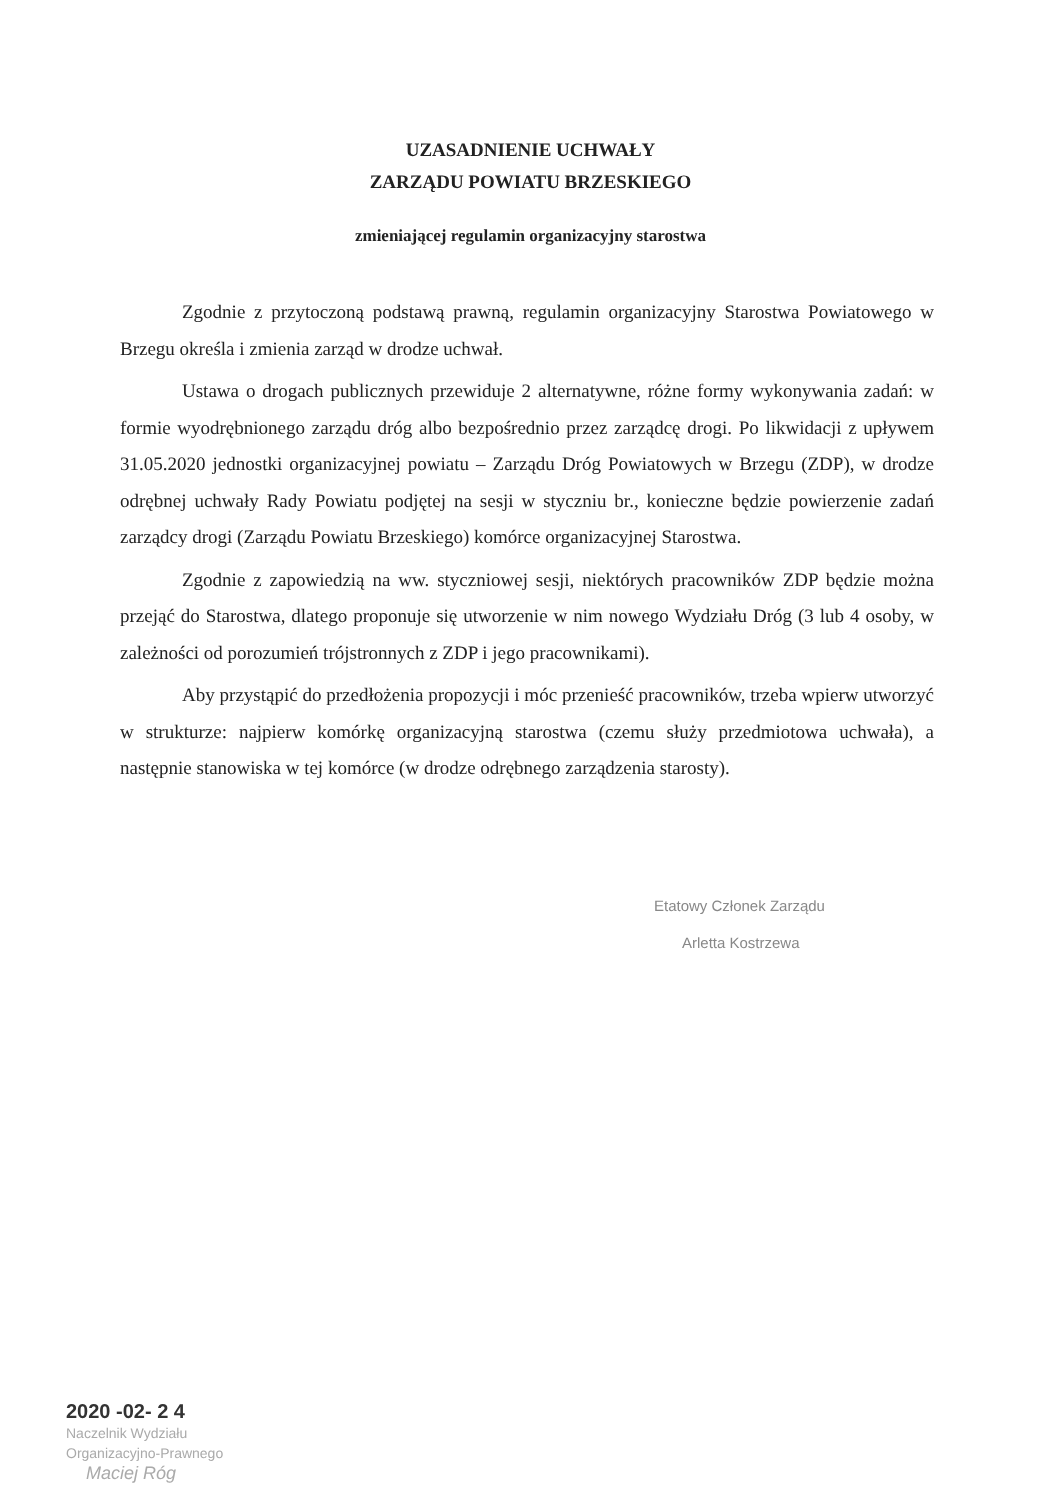UZASADNIENIE UCHWAŁY
ZARZĄDU POWIATU BRZESKIEGO
zmieniającej regulamin organizacyjny starostwa
Zgodnie z przytoczoną podstawą prawną, regulamin organizacyjny Starostwa Powiatowego w Brzegu określa i zmienia zarząd w drodze uchwał.
Ustawa o drogach publicznych przewiduje 2 alternatywne, różne formy wykonywania zadań: w formie wyodrębnionego zarządu dróg albo bezpośrednio przez zarządcę drogi. Po likwidacji z upływem 31.05.2020 jednostki organizacyjnej powiatu – Zarządu Dróg Powiatowych w Brzegu (ZDP), w drodze odrębnej uchwały Rady Powiatu podjętej na sesji w styczniu br., konieczne będzie powierzenie zadań zarządcy drogi (Zarządu Powiatu Brzeskiego) komórce organizacyjnej Starostwa.
Zgodnie z zapowiedzią na ww. styczniowej sesji, niektórych pracowników ZDP będzie można przejąć do Starostwa, dlatego proponuje się utworzenie w nim nowego Wydziału Dróg (3 lub 4 osoby, w zależności od porozumień trójstronnych z ZDP i jego pracownikami).
Aby przystąpić do przedłożenia propozycji i móc przenieść pracowników, trzeba wpierw utworzyć w strukturze: najpierw komórkę organizacyjną starostwa (czemu służy przedmiotowa uchwała), a następnie stanowiska w tej komórce (w drodze odrębnego zarządzenia starosty).
Etatowy Członek Zarządu
Arletta Kostrzewa
2020 -02- 2 4
Naczelnik Wydziału
Organizacyjno-Prawnego
Maciej Róg